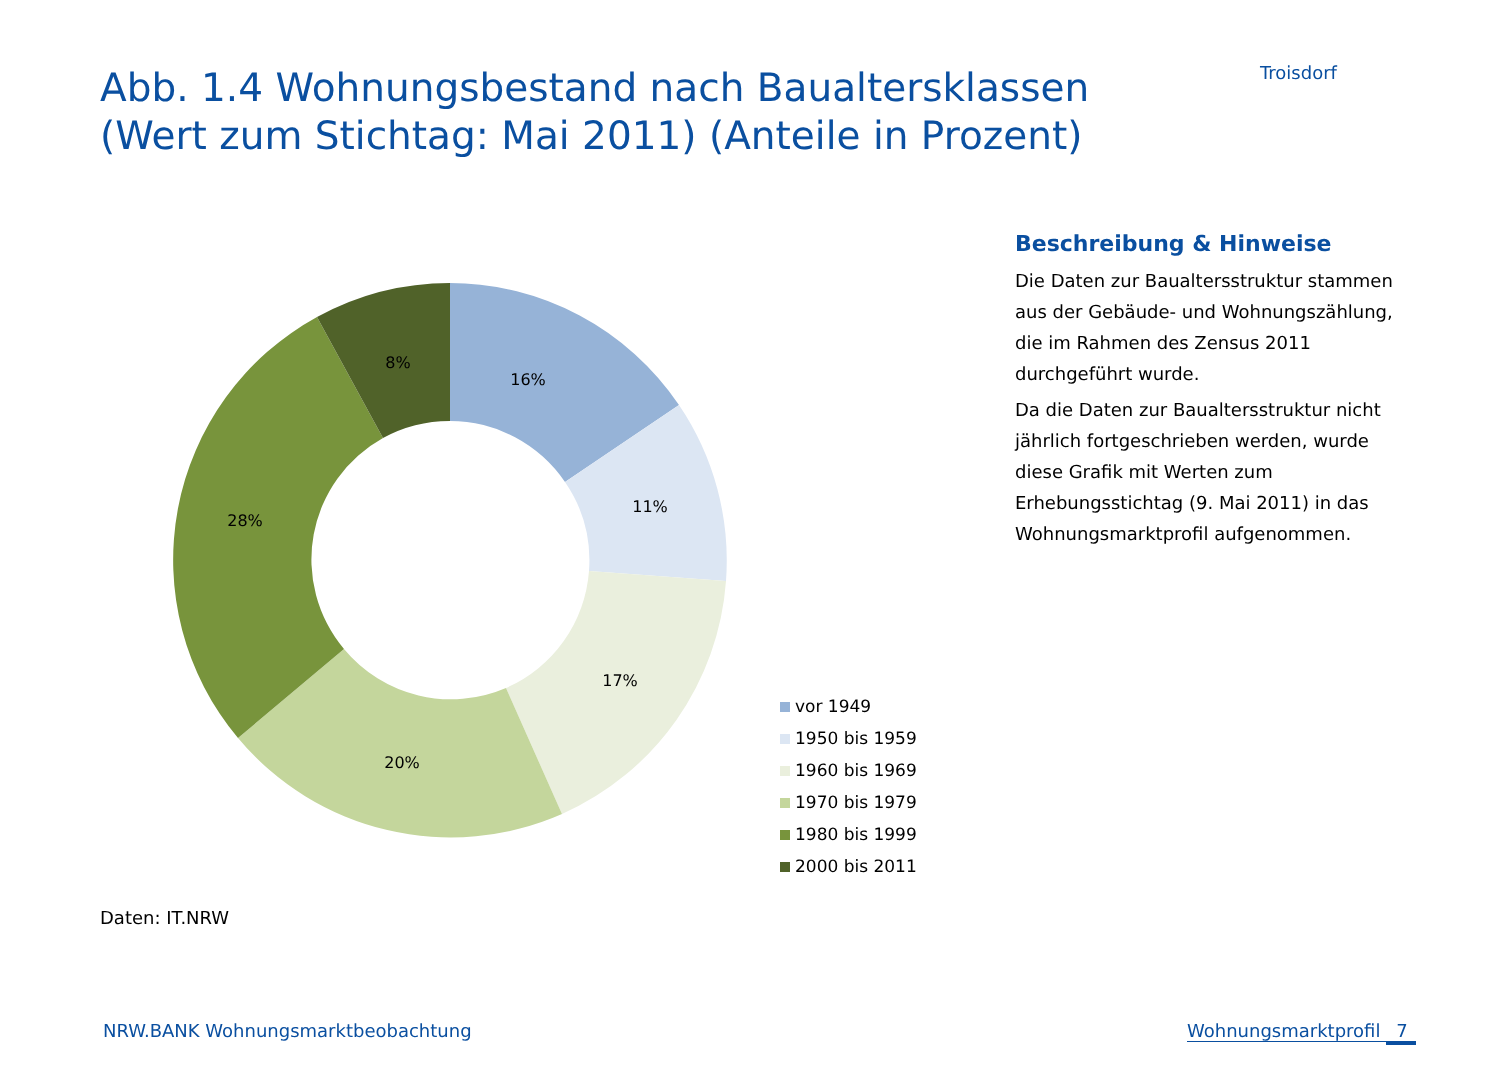Abb. 1.4 Wohnungsbestand nach Baualtersklassen
(Wert zum Stichtag: Mai 2011) (Anteile in Prozent)
Troisdorf
16%
11%
17%
20%
28%
8%
vor 1949
1950 bis 1959
1960 bis 1969
1970 bis 1979
1980 bis 1999
2000 bis 2011
Beschreibung & Hinweise
Die Daten zur Baualtersstruktur stammen aus der Gebäude- und Wohnungszählung, die im Rahmen des Zensus 2011 durchgeführt wurde.
Da die Daten zur Baualtersstruktur nicht jährlich fortgeschrieben werden, wurde diese Grafik mit Werten zum Erhebungsstichtag (9. Mai 2011) in das Wohnungsmarktprofil aufgenommen.
Daten: IT.NRW
NRW.BANK Wohnungsmarktbeobachtung
Wohnungsmarktprofil 7